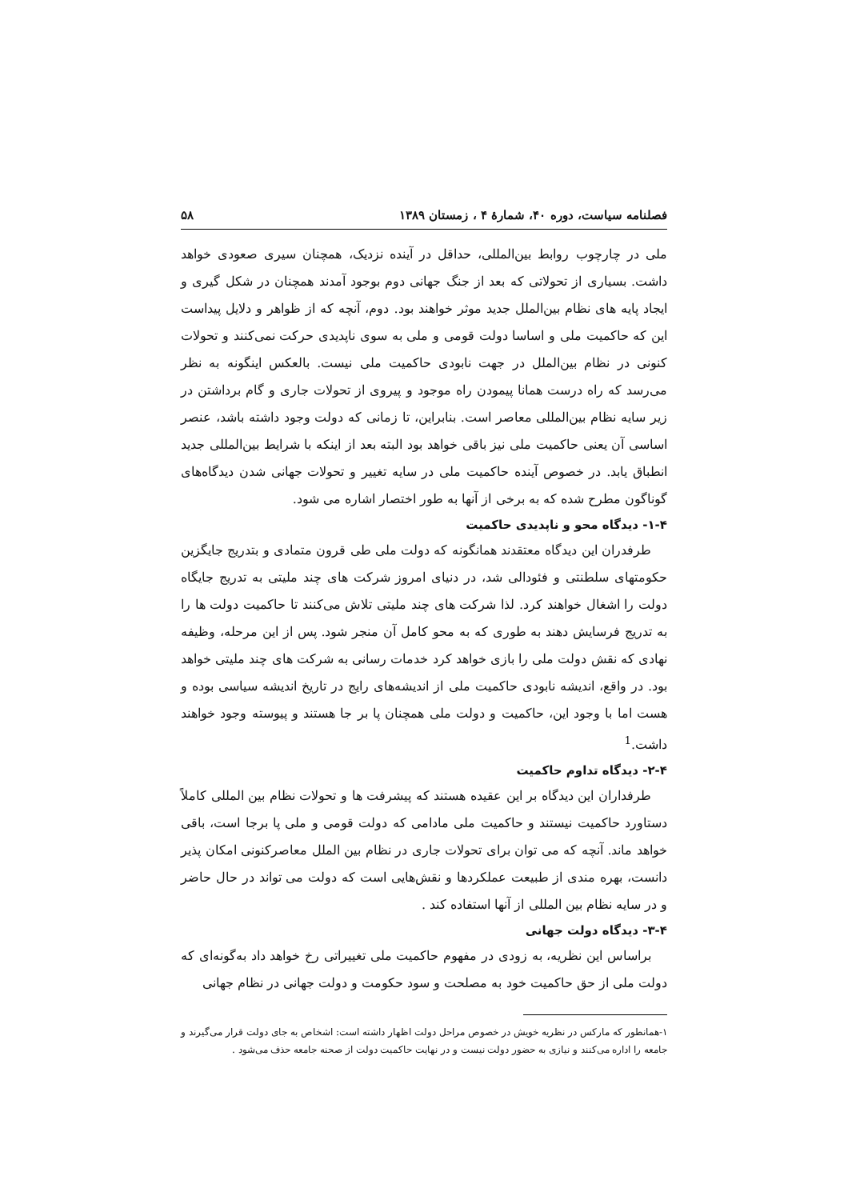فصلنامه سیاست، دوره ۴۰، شمارهٔ ۴ ، زمستان ۱۳۸۹ ۵۸
ملی در چارچوب روابط بین‌المللی، حداقل در آینده نزدیک، همچنان سیری صعودی خواهد داشت. بسیاری از تحولاتی که بعد از جنگ جهانی دوم بوجود آمدند همچنان در شکل گیری و ایجاد پایه های نظام بین‌الملل جدید موثر خواهند بود. دوم، آنچه که از ظواهر و دلایل پیداست این که حاکمیت ملی و اساسا دولت قومی و ملی به سوی ناپدیدی حرکت نمی‌کنند و تحولات کنونی در نظام بین‌الملل در جهت نابودی حاکمیت ملی نیست. بالعکس اینگونه به نظر می‌رسد که راه درست همانا پیمودن راه موجود و پیروی از تحولات جاری و گام برداشتن در زیر سایه نظام بین‌المللی معاصر است. بنابراین، تا زمانی که دولت وجود داشته باشد، عنصر اساسی آن یعنی حاکمیت ملی نیز باقی خواهد بود البته بعد از اینکه با شرایط بین‌المللی جدید انطباق یابد. در خصوص آینده حاکمیت ملی در سایه تغییر و تحولات جهانی شدن دیدگاه‌های گوناگون مطرح شده که به برخی از آنها به طور اختصار اشاره می شود.
۱-۴- دیدگاه محو و ناپدیدی حاکمیت
طرفدران این دیدگاه معتقدند همانگونه که دولت ملی طی قرون متمادی و بتدریج جایگزین حکومتهای سلطنتی و فئودالی شد، در دنیای امروز شرکت های چند ملیتی به تدریج جایگاه دولت را اشغال خواهند کرد. لذا شرکت های چند ملیتی تلاش می‌کنند تا حاکمیت دولت ها را به تدریج فرسایش دهند به طوری که به محو کامل آن منجر شود. پس از این مرحله، وظیفه نهادی که نقش دولت ملی را بازی خواهد کرد خدمات رسانی به شرکت های چند ملیتی خواهد بود. در واقع، اندیشه نابودی حاکمیت ملی از اندیشه‌های رایج در تاریخ اندیشه سیاسی بوده و هست اما با وجود این، حاکمیت و دولت ملی همچنان پا بر جا هستند و پیوسته وجود خواهند داشت.<sup>1</sup>
۲-۴- دیدگاه تداوم حاکمیت
طرفداران این دیدگاه بر این عقیده هستند که پیشرفت ها و تحولات نظام بین المللی کاملاً دستاورد حاکمیت نیستند و حاکمیت ملی مادامی که دولت قومی و ملی پا برجا است، باقی خواهد ماند. آنچه که می توان برای تحولات جاری در نظام بین الملل معاصرکنونی امکان پذیر دانست، بهره مندی از طبیعت عملکردها و نقش‌هایی است که دولت می تواند در حال حاضر و در سایه نظام بین المللی از آنها استفاده کند .
۳-۴- دیدگاه دولت جهانی
براساس این نظریه، به زودی در مفهوم حاکمیت ملی تغییراتی رخ خواهد داد به‌گونه‌ای که دولت ملی از حق حاکمیت خود به مصلحت و سود حکومت و دولت جهانی در نظام جهانی
۱-همانطور که مارکس در نظریه خویش در خصوص مراحل دولت اظهار داشته است: اشخاص به جای دولت قرار می‌گیرند و جامعه را اداره می‌کنند و نیازی به حضور دولت نیست و در نهایت حاکمیت دولت از صحنه جامعه حذف می‌شود .